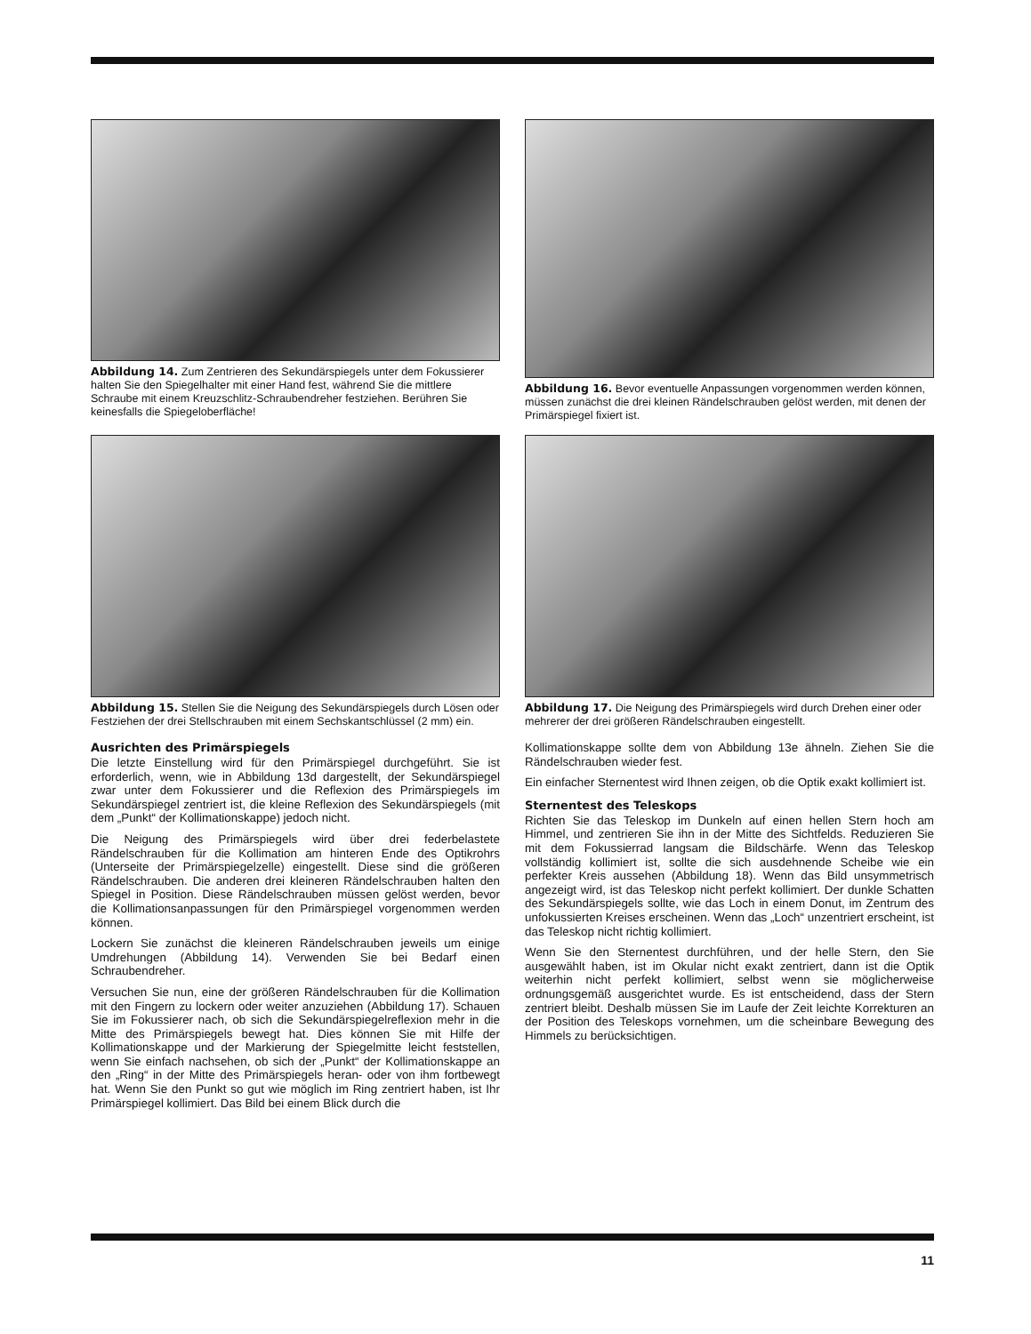Abbildung 14. Zum Zentrieren des Sekundärspiegels unter dem Fokussierer halten Sie den Spiegelhalter mit einer Hand fest, während Sie die mittlere Schraube mit einem Kreuzschlitz-Schraubendreher festziehen. Berühren Sie keinesfalls die Spiegeloberfläche!
Abbildung 16. Bevor eventuelle Anpassungen vorgenommen werden können, müssen zunächst die drei kleinen Rändelschrauben gelöst werden, mit denen der Primärspiegel fixiert ist.
Abbildung 15. Stellen Sie die Neigung des Sekundärspiegels durch Lösen oder Festziehen der drei Stellschrauben mit einem Sechskantschlüssel (2 mm) ein.
Ausrichten des Primärspiegels
Die letzte Einstellung wird für den Primärspiegel durchgeführt. Sie ist erforderlich, wenn, wie in Abbildung 13d dargestellt, der Sekundärspiegel zwar unter dem Fokussierer und die Reflexion des Primärspiegels im Sekundärspiegel zentriert ist, die kleine Reflexion des Sekundärspiegels (mit dem „Punkt“ der Kollimationskappe) jedoch nicht.
Die Neigung des Primärspiegels wird über drei federbelastete Rändelschrauben für die Kollimation am hinteren Ende des Optikrohrs (Unterseite der Primärspiegelzelle) eingestellt. Diese sind die größeren Rändelschrauben. Die anderen drei kleineren Rändelschrauben halten den Spiegel in Position. Diese Rändelschrauben müssen gelöst werden, bevor die Kollimationsanpassungen für den Primärspiegel vorgenommen werden können.
Lockern Sie zunächst die kleineren Rändelschrauben jeweils um einige Umdrehungen (Abbildung 14). Verwenden Sie bei Bedarf einen Schraubendreher.
Versuchen Sie nun, eine der größeren Rändelschrauben für die Kollimation mit den Fingern zu lockern oder weiter anzuziehen (Abbildung 17). Schauen Sie im Fokussierer nach, ob sich die Sekundärspiegelreflexion mehr in die Mitte des Primärspiegels bewegt hat. Dies können Sie mit Hilfe der Kollimationskappe und der Markierung der Spiegelmitte leicht feststellen, wenn Sie einfach nachsehen, ob sich der „Punkt“ der Kollimationskappe an den „Ring“ in der Mitte des Primärspiegels heran- oder von ihm fortbewegt hat. Wenn Sie den Punkt so gut wie möglich im Ring zentriert haben, ist Ihr Primärspiegel kollimiert. Das Bild bei einem Blick durch die
Abbildung 17. Die Neigung des Primärspiegels wird durch Drehen einer oder mehrerer der drei größeren Rändelschrauben eingestellt.
Kollimationskappe sollte dem von Abbildung 13e ähneln. Ziehen Sie die Rändelschrauben wieder fest.
Ein einfacher Sternentest wird Ihnen zeigen, ob die Optik exakt kollimiert ist.
Sternentest des Teleskops
Richten Sie das Teleskop im Dunkeln auf einen hellen Stern hoch am Himmel, und zentrieren Sie ihn in der Mitte des Sichtfelds. Reduzieren Sie mit dem Fokussierrad langsam die Bildschärfe. Wenn das Teleskop vollständig kollimiert ist, sollte die sich ausdehnende Scheibe wie ein perfekter Kreis aussehen (Abbildung 18). Wenn das Bild unsymmetrisch angezeigt wird, ist das Teleskop nicht perfekt kollimiert. Der dunkle Schatten des Sekundärspiegels sollte, wie das Loch in einem Donut, im Zentrum des unfokussierten Kreises erscheinen. Wenn das „Loch“ unzentriert erscheint, ist das Teleskop nicht richtig kollimiert.
Wenn Sie den Sternentest durchführen, und der helle Stern, den Sie ausgewählt haben, ist im Okular nicht exakt zentriert, dann ist die Optik weiterhin nicht perfekt kollimiert, selbst wenn sie möglicherweise ordnungsgemäß ausgerichtet wurde. Es ist entscheidend, dass der Stern zentriert bleibt. Deshalb müssen Sie im Laufe der Zeit leichte Korrekturen an der Position des Teleskops vornehmen, um die scheinbare Bewegung des Himmels zu berücksichtigen.
11